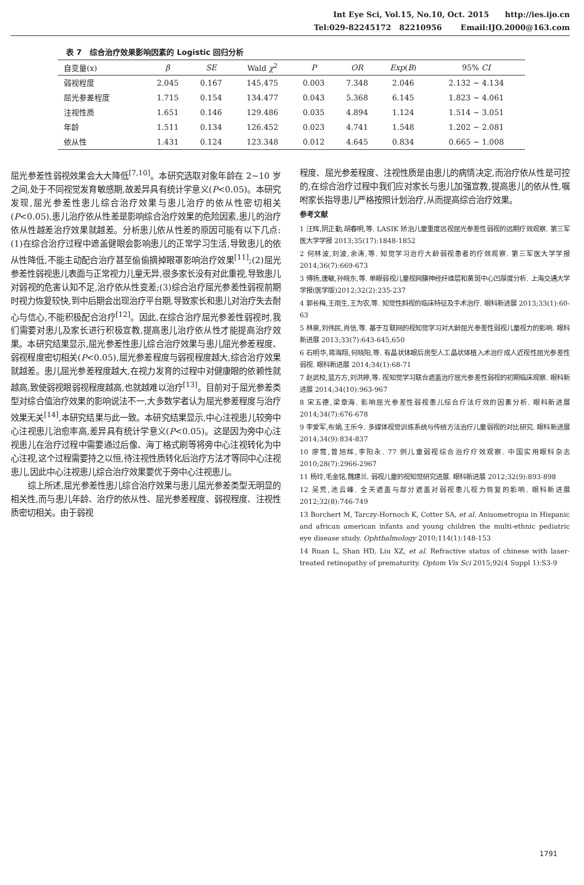Int Eye Sci, Vol.15, No.10, Oct. 2015 http://ies.ijo.cn
Tel:029-82245172 82210956 Email:IJO.2000@163.com
表 7 综合治疗效果影响因素的 Logistic 回归分析
| 自变量(x) | β | SE | Wald χ<sup>2</sup> | P | OR | Exp ( B ) | 95% CI |
| --- | --- | --- | --- | --- | --- | --- | --- |
| 弱视程度 | 2.045 | 0.167 | 145.475 | 0.003 | 7.348 | 2.046 | 2.132 ~ 4.134 |
| 屈光参差程度 | 1.715 | 0.154 | 134.477 | 0.043 | 5.368 | 6.145 | 1.823 ~ 4.061 |
| 注视性质 | 1.651 | 0.146 | 129.486 | 0.035 | 4.894 | 1.124 | 1.514 ~ 3.051 |
| 年龄 | 1.511 | 0.134 | 126.452 | 0.023 | 4.741 | 1.548 | 1.202 ~ 2.081 |
| 依从性 | 1.431 | 0.124 | 123.348 | 0.012 | 4.645 | 0.834 | 0.665 ~ 1.008 |
屈光参差性弱视效果会大大降低<sup>[7,10]</sup>。本研究选取对象年龄在 2~10 岁之间,处于不同视觉发育敏感期,故差异具有统计学意义(P<0.05)。本研究发现,屈光参差性患儿综合治疗效果与患儿治疗的依从性密切相关(P<0.05),患儿治疗依从性差是影响综合治疗效果的危险因素,患儿的治疗依从性越差治疗效果就越差。分析患儿依从性差的原因可能有以下几点:(1)在综合治疗过程中遮盖健眼会影响患儿的正常学习生活,导致患儿的依从性降低,不能主动配合治疗甚至偷偷摘掉眼罩影响治疗效果<sup>[11]</sup>;(2)屈光参差性弱视患儿表面与正常视力儿童无异,很多家长没有对此重视,导致患儿对弱视的危害认知不足,治疗依从性变差;(3)综合治疗屈光参差性弱视前期时视力恢复较快,到中后期会出现治疗平台期,导致家长和患儿对治疗失去耐心与信心,不能积极配合治疗<sup>[12]</sup>。因此,在综合治疗屈光参差性弱视时,我们需要对患儿及家长进行积极宣教,提高患儿治疗依从性才能提高治疗效果。本研究结果显示,屈光参差性患儿综合治疗效果与患儿屈光参差程度、弱视程度密切相关(P<0.05),屈光参差程度与弱视程度越大,综合治疗效果就越差。患儿屈光参差程度越大,在视力发育的过程中对健康眼的依赖性就越高,致使弱视眼弱视程度越高,也就越难以治疗<sup>[13]</sup>。目前对于屈光参差类型对综合值治疗效果的影响说法不一,大多数学者认为屈光参差程度与治疗效果无关<sup>[14]</sup>,本研究结果与此一致。本研究结果显示,中心注视患儿较旁中心注视患儿治愈率高,差异具有统计学意义(P<0.05)。这是因为旁中心注视患儿在治疗过程中需要通过后像、海丁格式刷等将旁中心注视转化为中心注视,这个过程需要持之以恒,待注视性质转化后治疗方法才等同中心注视患儿,因此中心注视患儿综合治疗效果要优于旁中心注视患儿。
综上所述,屈光参差性患儿综合治疗效果与患儿屈光参差类型无明显的相关性,而与患儿年龄、治疗的依从性、屈光参差程度、弱视程度、注视性质密切相关。由于弱视
程度、屈光参差程度、注视性质是由患儿的病情决定,而治疗依从性是可控的,在综合治疗过程中我们应对家长与患儿加强宣教,提高患儿的依从性,嘱咐家长指导患儿严格按照计划治疗,从而提高综合治疗效果。
参考文献
1 汪辉,阴正勤,胡春明,等. LASIK 矫治儿童重度远视屈光参差性弱视的远期疗效观察. 第三军医大学学报 2013;35(17):1848-1852
2 何林波,刘波,余涛,等. 知觉学习治疗大龄弱视患者的疗效观察. 第三军医大学学报 2014;36(7):669-673
3 傅扬,唐敏,孙晓东,等. 单眼弱视儿童视网膜神经纤维层和黄斑中心凹厚度分析. 上海交通大学学报(医学版)2012;32(2):235-237
4 郭长梅,王雨生,王为农,等. 知觉性斜视的临床特征及手术治疗. 眼科新进展 2013;33(1):60-63
5 林泉,刘伟民,肖信,等. 基于互联网的视知觉学习对大龄屈光参差性弱视儿童视力的影响. 眼科新进展 2013;33(7):643-645,650
6 石明华,蒋海翔,何晓阳,等. 有晶状体眼后房型人工晶状体植入术治疗成人近视性屈光参差性弱视. 眼科新进展 2014;34(1):68-71
7 赵武校,蓝方方,刘洪婷,等. 视知觉学习联合遮盖治疗屈光参差性弱视的初期临床观察. 眼科新进展 2014;34(10):963-967
8 宋五德,梁章海. 影响屈光参差性弱视患儿综合疗法疗效的因素分析. 眼科新进展 2014;34(7):676-678
9 李爱军,布娟,王乐今. 多媒体视觉训练系统与传统方法治疗儿童弱视的对比研究. 眼科新进展 2014;34(9):834-837
10 廖莺,曾旭辉,李阳永. 77 例儿童弱视综合治疗疗效观察. 中国实用眼科杂志 2010;28(7):2966-2967
11 杨玲,毛金铭,魏建兰. 弱视儿童的视知觉研究进展. 眼科新进展 2012;32(9):893-898
12 吴荒,池云峰. 全天遮盖与部分遮盖对弱视患儿视力恢复的影响. 眼科新进展 2012;32(8):746-749
13 Borchert M, Tarczy-Hornoch K, Cotter SA, et al. Anisometropia in Hispanic and african american infants and young children the multi-ethnic pediatric eye disease study. Ophthalmology 2010;114(1):148-153
14 Ruan L, Shan HD, Liu XZ, et al. Refractive status of chinese with laser-treated retinopathy of prematurity. Optom Vis Sci 2015;92(4 Suppl 1):S3-9
1791